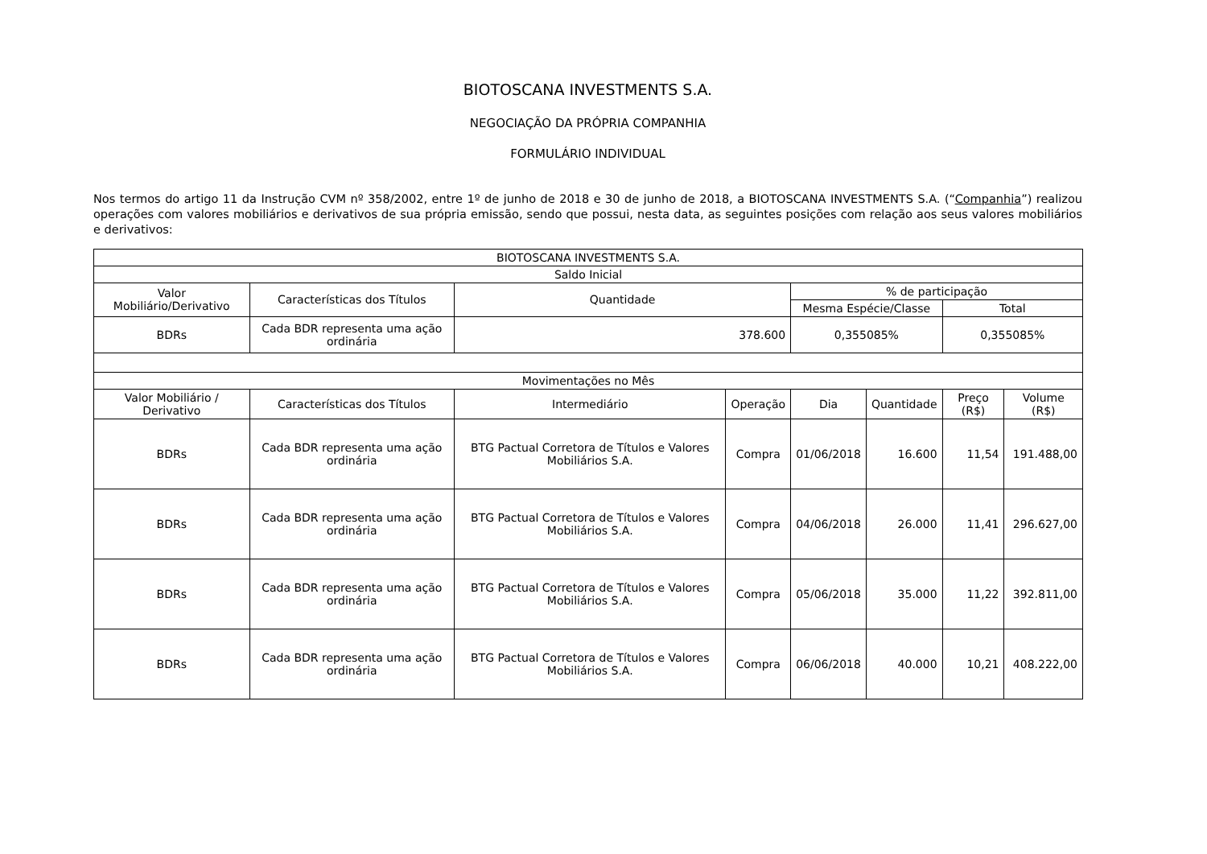BIOTOSCANA INVESTMENTS S.A.
NEGOCIAÇÃO DA PRÓPRIA COMPANHIA
FORMULÁRIO INDIVIDUAL
Nos termos do artigo 11 da Instrução CVM nº 358/2002, entre 1º de junho de 2018 e 30 de junho de 2018, a BIOTOSCANA INVESTMENTS S.A. (“Companhia”) realizou operações com valores mobiliários e derivativos de sua própria emissão, sendo que possui, nesta data, as seguintes posições com relação aos seus valores mobiliários e derivativos:
| BIOTOSCANA INVESTMENTS S.A. | | | | | | | |
| --- | --- | --- | --- | --- | --- | --- | --- |
| Saldo Inicial | | | | | | | |
| Valor Mobiliário/Derivativo | Características dos Títulos | Quantidade | | % de participação | | | |
| | | | | Mesma Espécie/Classe | | Total | |
| BDRs | Cada BDR representa uma ação ordinária | 378.600 | | 0,355085% | | 0,355085% | |
| Movimentações no Mês | | | | | | | |
| Valor Mobiliário / Derivativo | Características dos Títulos | Intermediário | Operação | Dia | Quantidade | Preço (R$) | Volume (R$) |
| BDRs | Cada BDR representa uma ação ordinária | BTG Pactual Corretora de Títulos e Valores Mobiliários S.A. | Compra | 01/06/2018 | 16.600 | 11,54 | 191.488,00 |
| BDRs | Cada BDR representa uma ação ordinária | BTG Pactual Corretora de Títulos e Valores Mobiliários S.A. | Compra | 04/06/2018 | 26.000 | 11,41 | 296.627,00 |
| BDRs | Cada BDR representa uma ação ordinária | BTG Pactual Corretora de Títulos e Valores Mobiliários S.A. | Compra | 05/06/2018 | 35.000 | 11,22 | 392.811,00 |
| BDRs | Cada BDR representa uma ação ordinária | BTG Pactual Corretora de Títulos e Valores Mobiliários S.A. | Compra | 06/06/2018 | 40.000 | 10,21 | 408.222,00 |